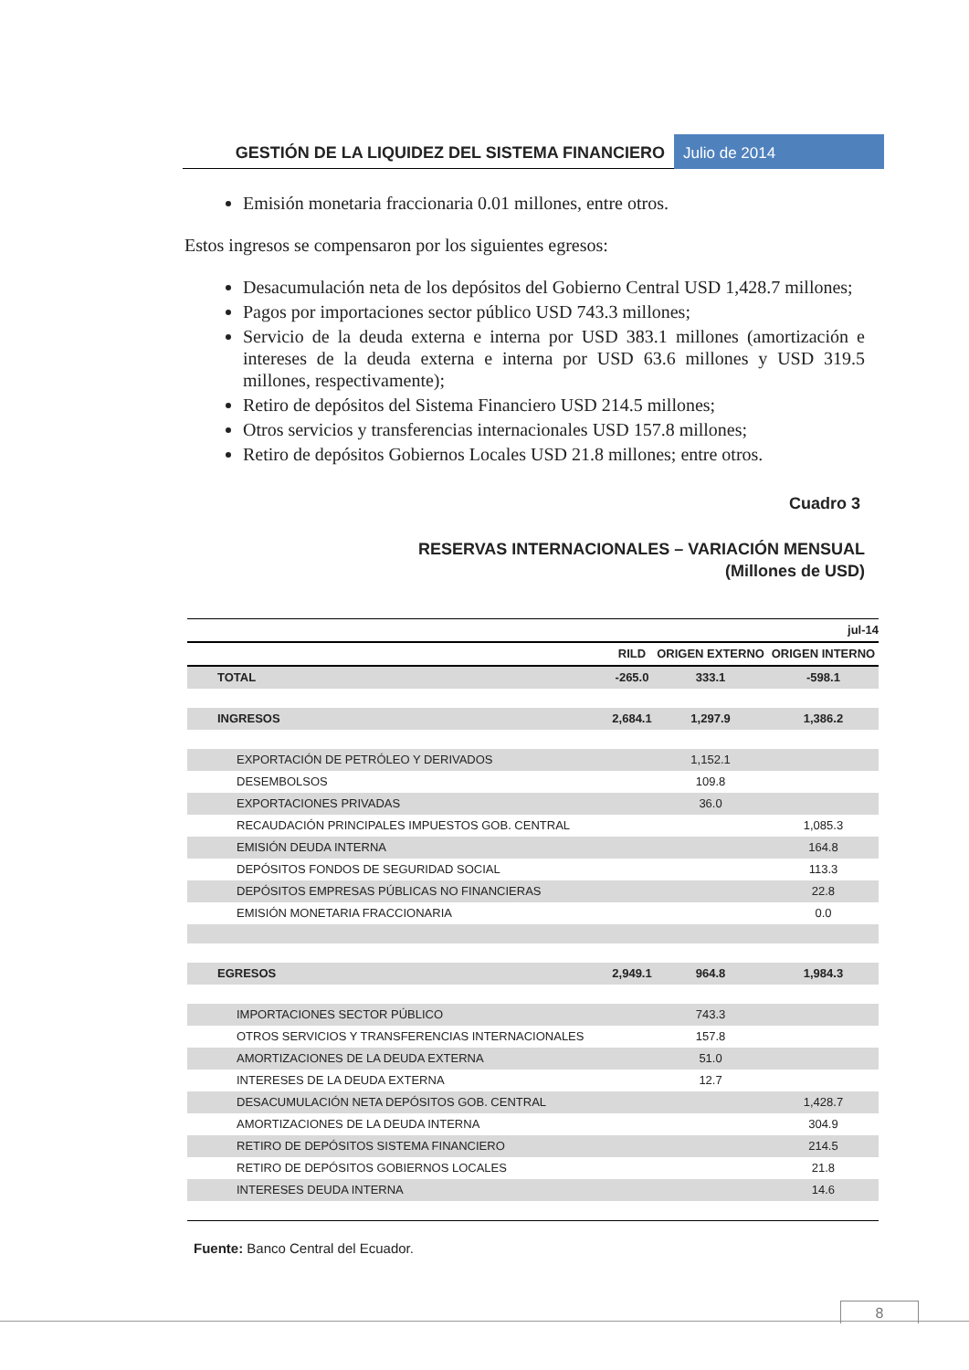GESTIÓN DE LA LIQUIDEZ DEL SISTEMA FINANCIERO
Julio de 2014
Emisión monetaria fraccionaria 0.01 millones, entre otros.
Estos ingresos se compensaron por los siguientes egresos:
Desacumulación neta de los depósitos del Gobierno Central USD 1,428.7 millones;
Pagos por importaciones sector público USD 743.3 millones;
Servicio de la deuda externa e interna por USD 383.1 millones (amortización e intereses de la deuda externa e interna por USD 63.6 millones y USD 319.5 millones, respectivamente);
Retiro de depósitos del Sistema Financiero USD 214.5 millones;
Otros servicios y transferencias internacionales USD 157.8 millones;
Retiro de depósitos Gobiernos Locales USD 21.8 millones; entre otros.
Cuadro 3
RESERVAS INTERNACIONALES – VARIACIÓN MENSUAL
(Millones de USD)
| jul-14 | | | |
| --- | --- | --- | --- |
| | RILD | ORIGEN EXTERNO | ORIGEN INTERNO |
| TOTAL | -265.0 | 333.1 | -598.1 |
| INGRESOS | 2,684.1 | 1,297.9 | 1,386.2 |
| EXPORTACIÓN DE PETRÓLEO Y DERIVADOS | | 1,152.1 | |
| DESEMBOLSOS | | 109.8 | |
| EXPORTACIONES PRIVADAS | | 36.0 | |
| RECAUDACIÓN PRINCIPALES IMPUESTOS GOB. CENTRAL | | | 1,085.3 |
| EMISIÓN DEUDA INTERNA | | | 164.8 |
| DEPÓSITOS FONDOS DE SEGURIDAD SOCIAL | | | 113.3 |
| DEPÓSITOS EMPRESAS PÚBLICAS NO FINANCIERAS | | | 22.8 |
| EMISIÓN MONETARIA FRACCIONARIA | | | 0.0 |
| EGRESOS | 2,949.1 | 964.8 | 1,984.3 |
| IMPORTACIONES SECTOR PÚBLICO | | 743.3 | |
| OTROS SERVICIOS Y TRANSFERENCIAS INTERNACIONALES | | 157.8 | |
| AMORTIZACIONES DE LA DEUDA EXTERNA | | 51.0 | |
| INTERESES DE LA DEUDA EXTERNA | | 12.7 | |
| DESACUMULACIÓN NETA DEPÓSITOS GOB. CENTRAL | | | 1,428.7 |
| AMORTIZACIONES DE LA DEUDA INTERNA | | | 304.9 |
| RETIRO DE DEPÓSITOS SISTEMA FINANCIERO | | | 214.5 |
| RETIRO DE DEPÓSITOS GOBIERNOS LOCALES | | | 21.8 |
| INTERESES DEUDA INTERNA | | | 14.6 |
Fuente: Banco Central del Ecuador.
8